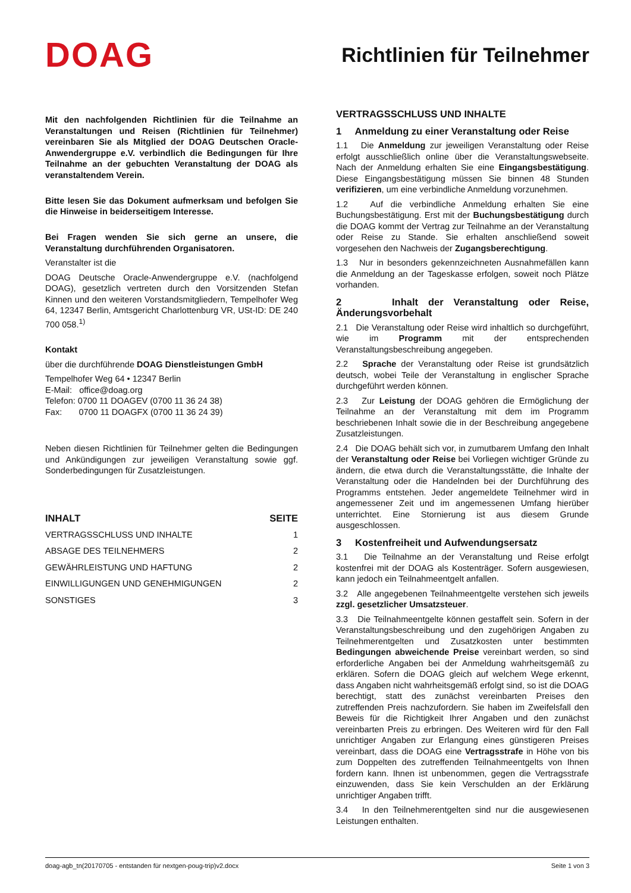DOAG
Richtlinien für Teilnehmer
Mit den nachfolgenden Richtlinien für die Teilnahme an Veranstaltungen und Reisen (Richtlinien für Teilnehmer) vereinbaren Sie als Mitglied der DOAG Deutschen Oracle-Anwendergruppe e.V. verbindlich die Bedingungen für Ihre Teilnahme an der gebuchten Veranstaltung der DOAG als veranstaltendem Verein.
Bitte lesen Sie das Dokument aufmerksam und befolgen Sie die Hinweise in beiderseitigem Interesse.
Bei Fragen wenden Sie sich gerne an unsere, die Veranstaltung durchführenden Organisatoren.
Veranstalter ist die
DOAG Deutsche Oracle-Anwendergruppe e.V. (nachfolgend DOAG), gesetzlich vertreten durch den Vorsitzenden Stefan Kinnen und den weiteren Vorstandsmitgliedern, Tempelhofer Weg 64, 12347 Berlin, Amtsgericht Charlottenburg VR, USt-ID: DE 240 700 058.<sup>1)</sup>
Kontakt
über die durchführende DOAG Dienstleistungen GmbH
Tempelhofer Weg 64 • 12347 Berlin
E-Mail: office@doag.org
Telefon: 0700 11 DOAGEV (0700 11 36 24 38)
Fax: 0700 11 DOAGFX (0700 11 36 24 39)
Neben diesen Richtlinien für Teilnehmer gelten die Bedingungen und Ankündigungen zur jeweiligen Veranstaltung sowie ggf. Sonderbedingungen für Zusatzleistungen.
INHALT SEITE
VERTRAGSSCHLUSS UND INHALTE 1
ABSAGE DES TEILNEHMERS 2
GEWÄHRLEISTUNG UND HAFTUNG 2
EINWILLIGUNGEN UND GENEHMIGUNGEN 2
SONSTIGES 3
VERTRAGSSCHLUSS UND INHALTE
1 Anmeldung zu einer Veranstaltung oder Reise
1.1 Die Anmeldung zur jeweiligen Veranstaltung oder Reise erfolgt ausschließlich online über die Veranstaltungswebseite. Nach der Anmeldung erhalten Sie eine Eingangsbestätigung. Diese Eingangsbestätigung müssen Sie binnen 48 Stunden verifizieren, um eine verbindliche Anmeldung vorzunehmen.
1.2 Auf die verbindliche Anmeldung erhalten Sie eine Buchungsbestätigung. Erst mit der Buchungsbestätigung durch die DOAG kommt der Vertrag zur Teilnahme an der Veranstaltung oder Reise zu Stande. Sie erhalten anschließend soweit vorgesehen den Nachweis der Zugangsberechtigung.
1.3 Nur in besonders gekennzeichneten Ausnahmefällen kann die Anmeldung an der Tageskasse erfolgen, soweit noch Plätze vorhanden.
2 Inhalt der Veranstaltung oder Reise, Änderungsvorbehalt
2.1 Die Veranstaltung oder Reise wird inhaltlich so durchgeführt, wie im Programm mit der entsprechenden Veranstaltungsbeschreibung angegeben.
2.2 Sprache der Veranstaltung oder Reise ist grundsätzlich deutsch, wobei Teile der Veranstaltung in englischer Sprache durchgeführt werden können.
2.3 Zur Leistung der DOAG gehören die Ermöglichung der Teilnahme an der Veranstaltung mit dem im Programm beschriebenen Inhalt sowie die in der Beschreibung angegebene Zusatzleistungen.
2.4 Die DOAG behält sich vor, in zumutbarem Umfang den Inhalt der Veranstaltung oder Reise bei Vorliegen wichtiger Gründe zu ändern, die etwa durch die Veranstaltungsstätte, die Inhalte der Veranstaltung oder die Handelnden bei der Durchführung des Programms entstehen. Jeder angemeldete Teilnehmer wird in angemessener Zeit und im angemessenen Umfang hierüber unterrichtet. Eine Stornierung ist aus diesem Grunde ausgeschlossen.
3 Kostenfreiheit und Aufwendungsersatz
3.1 Die Teilnahme an der Veranstaltung und Reise erfolgt kostenfrei mit der DOAG als Kostenträger. Sofern ausgewiesen, kann jedoch ein Teilnahmeentgelt anfallen.
3.2 Alle angegebenen Teilnahmeentgelte verstehen sich jeweils zzgl. gesetzlicher Umsatzsteuer.
3.3 Die Teilnahmeentgelte können gestaffelt sein. Sofern in der Veranstaltungsbeschreibung und den zugehörigen Angaben zu Teilnehmerentgelten und Zusatzkosten unter bestimmten Bedingungen abweichende Preise vereinbart werden, so sind erforderliche Angaben bei der Anmeldung wahrheitsgemäß zu erklären. Sofern die DOAG gleich auf welchem Wege erkennt, dass Angaben nicht wahrheitsgemäß erfolgt sind, so ist die DOAG berechtigt, statt des zunächst vereinbarten Preises den zutreffenden Preis nachzufordern. Sie haben im Zweifelsfall den Beweis für die Richtigkeit Ihrer Angaben und den zunächst vereinbarten Preis zu erbringen. Des Weiteren wird für den Fall unrichtiger Angaben zur Erlangung eines günstigeren Preises vereinbart, dass die DOAG eine Vertragsstrafe in Höhe von bis zum Doppelten des zutreffenden Teilnahmeentgelts von Ihnen fordern kann. Ihnen ist unbenommen, gegen die Vertragsstrafe einzuwenden, dass Sie kein Verschulden an der Erklärung unrichtiger Angaben trifft.
3.4 In den Teilnehmerentgelten sind nur die ausgewiesenen Leistungen enthalten.
doag-agb_tn(20170705 - entstanden für nextgen-poug-trip)v2.docx Seite 1 von 3